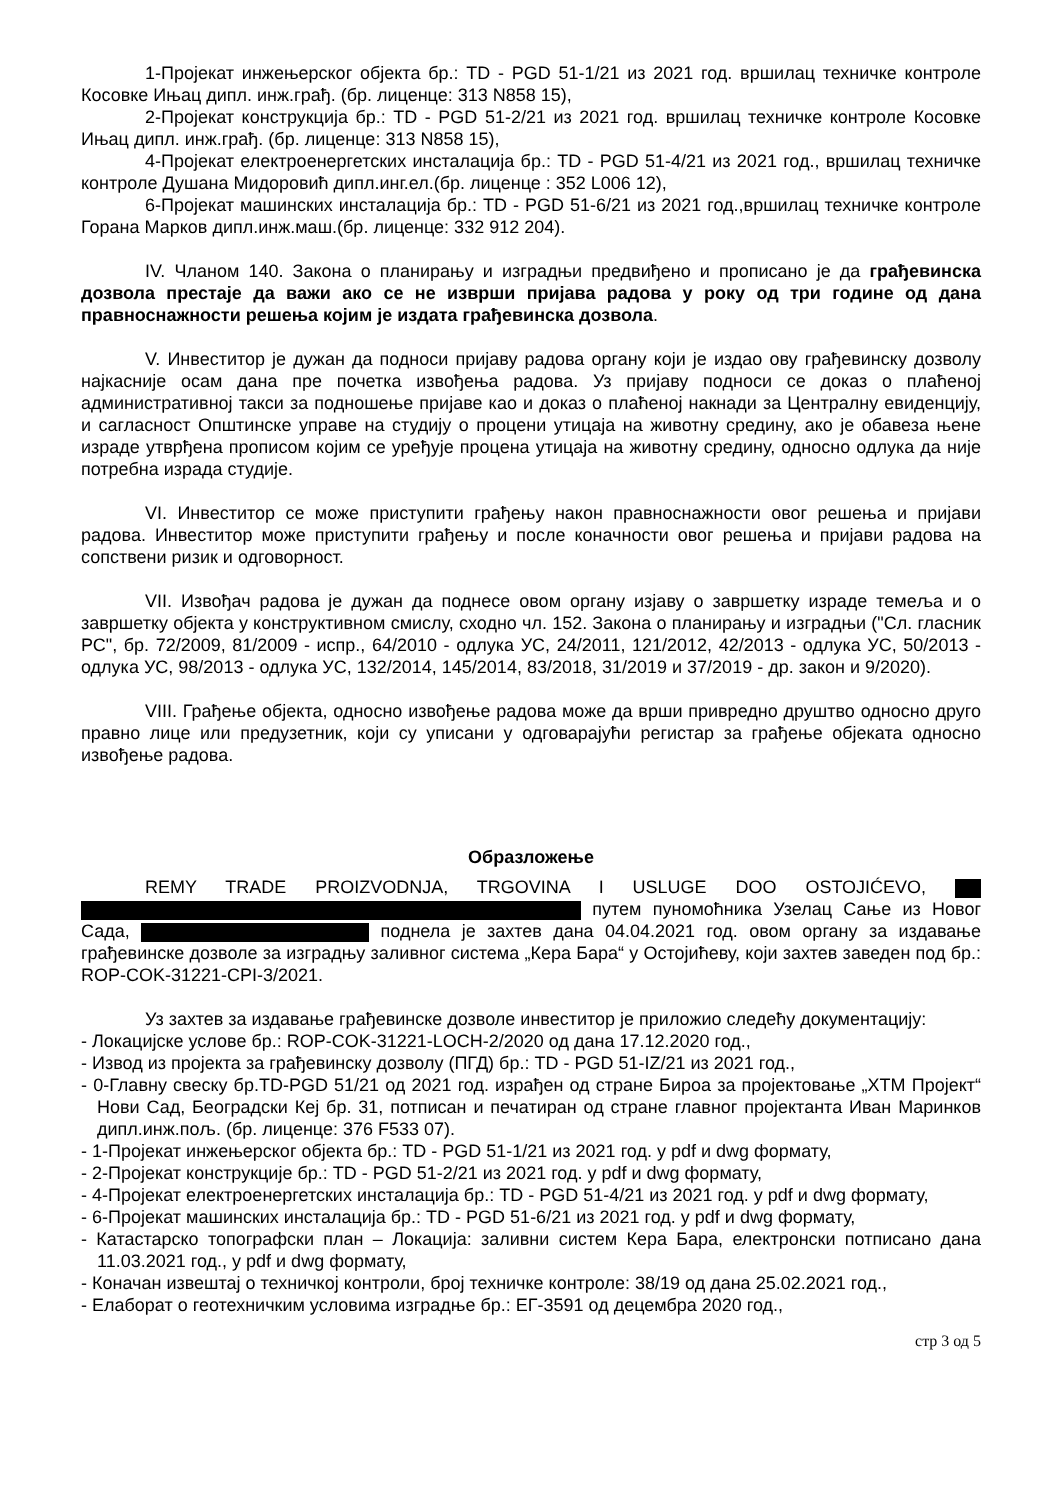1-Пројекат инжењерског објекта бр.: TD - PGD 51-1/21 из 2021 год. вршилац техничке контроле Косовке Ињац дипл. инж.грађ. (бр. лиценце: 313 N858 15),
2-Пројекат конструкција бр.: TD - PGD 51-2/21 из 2021 год. вршилац техничке контроле Косовке Ињац дипл. инж.грађ. (бр. лиценце: 313 N858 15),
4-Пројекат електроенергетских инсталација бр.: TD - PGD 51-4/21 из 2021 год., вршилац техничке контроле Душана Мидоровић дипл.инг.ел.(бр. лиценце : 352 L006 12),
6-Пројекат машинских инсталација бр.: TD - PGD 51-6/21 из 2021 год.,вршилац техничке контроле Горана Марков дипл.инж.маш.(бр. лиценце: 332 912 204).
IV. Чланом 140. Закона о планирању и изградњи предвиђено и прописано је да грађевинска дозвола престаје да важи ако се не изврши пријава радова у року од три године од дана правноснажности решења којим је издата грађевинска дозвола.
V. Инвеститор је дужан да подноси пријаву радова органу који је издао ову грађевинску дозволу најкасније осам дана пре почетка извођења радова. Уз пријаву подноси се доказ о плаћеној административној такси за подношење пријаве као и доказ о плаћеној накнади за Централну евиденцију, и сагласност Општинске управе на студију о процени утицаја на животну средину, ако је обавеза њене израде утврђена прописом којим се уређује процена утицаја на животну средину, односно одлука да није потребна израда студије.
VI. Инвеститор се може приступити грађењу након правноснажности овог решења и пријави радова. Инвеститор може приступити грађењу и после коначности овог решења и пријави радова на сопствени ризик и одговорност.
VII. Извођач радова је дужан да поднесе овом органу изјаву о завршетку израде темеља и о завршетку објекта у конструктивном смислу, сходно чл. 152. Закона о планирању и изградњи ("Сл. гласник РС", бр. 72/2009, 81/2009 - испр., 64/2010 - одлука УС, 24/2011, 121/2012, 42/2013 - одлука УС, 50/2013 - одлука УС, 98/2013 - одлука УС, 132/2014, 145/2014, 83/2018, 31/2019 и 37/2019 - др. закон и 9/2020).
VIII. Грађење објекта, односно извођење радова може да врши привредно друштво односно друго правно лице или предузетник, који су уписани у одговарајући регистар за грађење објеката односно извођење радова.
Образложење
REMY TRADE PROIZVODNJA, TRGOVINA I USLUGE DOO OSTOJIĆEVO, путем пуномоћника Узелац Сање из Новог Сада, поднела је захтев дана 04.04.2021 год. овом органу за издавање грађевинске дозволе за изградњу заливног система „Кера Бара“ у Остојићеву, који захтев заведен под бр.: ROP-COK-31221-CPI-3/2021.
Уз захтев за издавање грађевинске дозволе инвеститор је приложио следећу документацију:
- Локацијске услове бр.: ROP-COK-31221-LOCH-2/2020 од дана 17.12.2020 год.,
- Извод из пројекта за грађевинску дозволу (ПГД) бр.: TD - PGD 51-IZ/21 из 2021 год.,
- 0-Главну свеску бр.TD-PGD 51/21 од 2021 год. израђен од стране Бироа за пројектовање „ХТМ Пројект“ Нови Сад, Београдски Кеј бр. 31, потписан и печатиран од стране главног пројектанта Иван Маринков дипл.инж.пољ. (бр. лиценце: 376 F533 07).
- 1-Пројекат инжењерског објекта бр.: TD - PGD 51-1/21 из 2021 год. у pdf и dwg формату,
- 2-Пројекат конструкције бр.: TD - PGD 51-2/21 из 2021 год. у pdf и dwg формату,
- 4-Пројекат електроенергетских инсталација бр.: TD - PGD 51-4/21 из 2021 год. у pdf и dwg формату,
- 6-Пројекат машинских инсталација бр.: TD - PGD 51-6/21 из 2021 год. у pdf и dwg формату,
- Катастарско топографски план – Локација: заливни систем Кера Бара, електронски потписано дана 11.03.2021 год., у pdf и dwg формату,
- Коначан извештај о техничкој контроли, број техничке контроле: 38/19 од дана 25.02.2021 год.,
- Елаборат о геотехничким условима изградње бр.: ЕГ-3591 од децембра 2020 год.,
стр 3 од 5